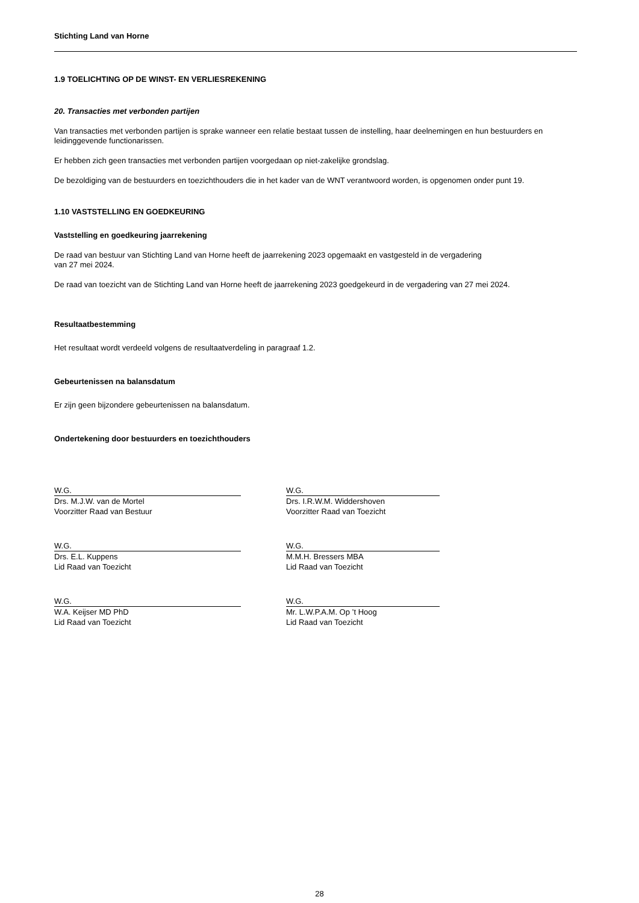Stichting Land van Horne
1.9 TOELICHTING OP DE WINST- EN VERLIESREKENING
20. Transacties met verbonden partijen
Van transacties met verbonden partijen is sprake wanneer een relatie bestaat tussen de instelling, haar deelnemingen en hun bestuurders en leidinggevende functionarissen.
Er hebben zich geen transacties met verbonden partijen voorgedaan op niet-zakelijke grondslag.
De bezoldiging van de bestuurders en toezichthouders die in het kader van de WNT verantwoord worden, is opgenomen onder punt 19.
1.10 VASTSTELLING EN GOEDKEURING
Vaststelling en goedkeuring jaarrekening
De raad van bestuur van Stichting Land van Horne heeft de jaarrekening 2023 opgemaakt en vastgesteld in de vergadering
van 27 mei 2024.
De raad van toezicht van de Stichting Land van Horne heeft de jaarrekening 2023 goedgekeurd in de vergadering van 27 mei 2024.
Resultaatbestemming
Het resultaat wordt verdeeld volgens de resultaatverdeling in paragraaf 1.2.
Gebeurtenissen na balansdatum
Er zijn geen bijzondere gebeurtenissen na balansdatum.
Ondertekening door bestuurders en toezichthouders
W.G.
Drs. M.J.W. van de Mortel
Voorzitter Raad van Bestuur
W.G.
Drs. I.R.W.M. Widdershoven
Voorzitter Raad van Toezicht
W.G.
Drs. E.L. Kuppens
Lid Raad van Toezicht
W.G.
M.M.H. Bressers MBA
Lid Raad van Toezicht
W.G.
W.A. Keijser MD PhD
Lid Raad van Toezicht
W.G.
Mr. L.W.P.A.M. Op ’t Hoog
Lid Raad van Toezicht
28